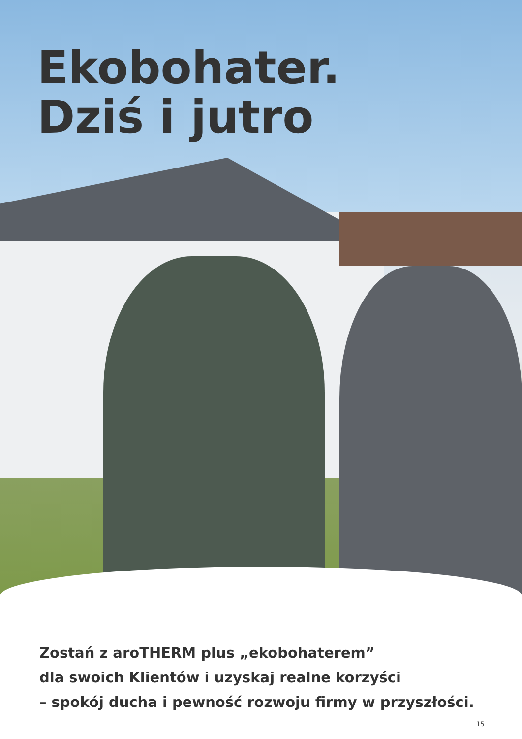Ekobohater.
Dziś i jutro
Zostań z aroTHERM plus „ekobohaterem”
dla swoich Klientów i uzyskaj realne korzyści
– spokój ducha i pewność rozwoju firmy w przyszłości.
15